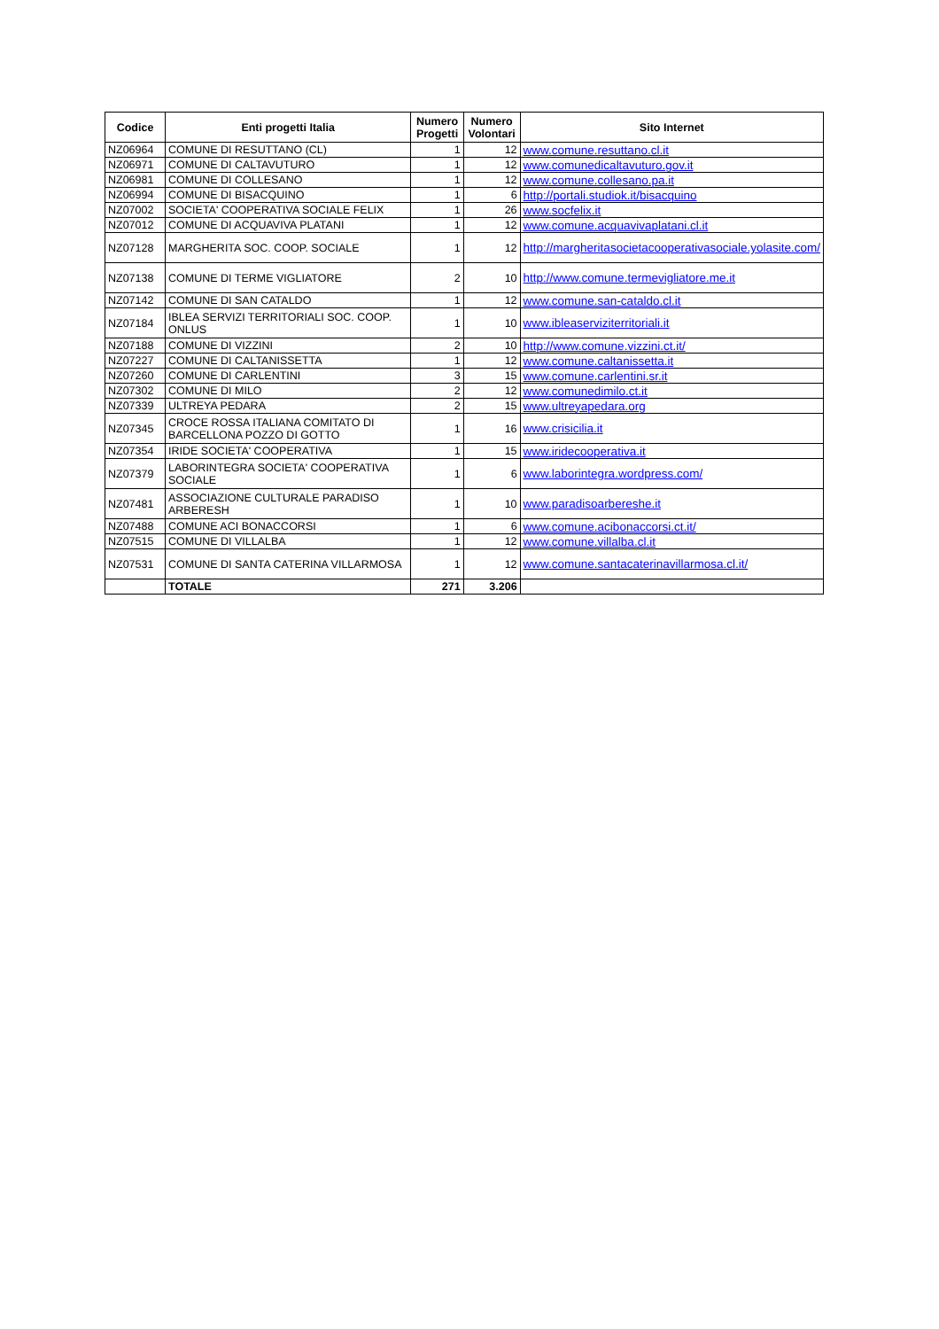| Codice | Enti progetti Italia | Numero Progetti | Numero Volontari | Sito Internet |
| --- | --- | --- | --- | --- |
| NZ06964 | COMUNE DI RESUTTANO (CL) | 1 | 12 | www.comune.resuttano.cl.it |
| NZ06971 | COMUNE DI CALTAVUTURO | 1 | 12 | www.comunedicaltavuturo.gov.it |
| NZ06981 | COMUNE DI COLLESANO | 1 | 12 | www.comune.collesano.pa.it |
| NZ06994 | COMUNE DI BISACQUINO | 1 | 6 | http://portali.studiok.it/bisacquino |
| NZ07002 | SOCIETA' COOPERATIVA SOCIALE FELIX | 1 | 26 | www.socfelix.it |
| NZ07012 | COMUNE DI ACQUAVIVA PLATANI | 1 | 12 | www.comune.acquavivaplatani.cl.it |
| NZ07128 | MARGHERITA SOC. COOP. SOCIALE | 1 | 12 | http://margheritasocietacooperativasociale.yolasite.com/ |
| NZ07138 | COMUNE DI TERME VIGLIATORE | 2 | 10 | http://www.comune.termevigliatore.me.it |
| NZ07142 | COMUNE DI SAN CATALDO | 1 | 12 | www.comune.san-cataldo.cl.it |
| NZ07184 | IBLEA SERVIZI TERRITORIALI SOC. COOP. ONLUS | 1 | 10 | www.ibleaserviziterritoriali.it |
| NZ07188 | COMUNE DI VIZZINI | 2 | 10 | http://www.comune.vizzini.ct.it/ |
| NZ07227 | COMUNE DI CALTANISSETTA | 1 | 12 | www.comune.caltanissetta.it |
| NZ07260 | COMUNE DI CARLENTINI | 3 | 15 | www.comune.carlentini.sr.it |
| NZ07302 | COMUNE DI MILO | 2 | 12 | www.comunedimilo.ct.it |
| NZ07339 | ULTREYA PEDARA | 2 | 15 | www.ultreyapedara.org |
| NZ07345 | CROCE ROSSA ITALIANA COMITATO DI BARCELLONA POZZO DI GOTTO | 1 | 16 | www.crisicilia.it |
| NZ07354 | IRIDE SOCIETA' COOPERATIVA | 1 | 15 | www.iridecooperativa.it |
| NZ07379 | LABORINTEGRA SOCIETA' COOPERATIVA SOCIALE | 1 | 6 | www.laborintegra.wordpress.com/ |
| NZ07481 | ASSOCIAZIONE CULTURALE PARADISO ARBERESH | 1 | 10 | www.paradisoarbereshe.it |
| NZ07488 | COMUNE ACI BONACCORSI | 1 | 6 | www.comune.acibonaccorsi.ct.it/ |
| NZ07515 | COMUNE DI VILLALBA | 1 | 12 | www.comune.villalba.cl.it |
| NZ07531 | COMUNE DI SANTA CATERINA VILLARMOSA | 1 | 12 | www.comune.santacaterinavillarmosa.cl.it/ |
| | TOTALE | 271 | 3.206 | |